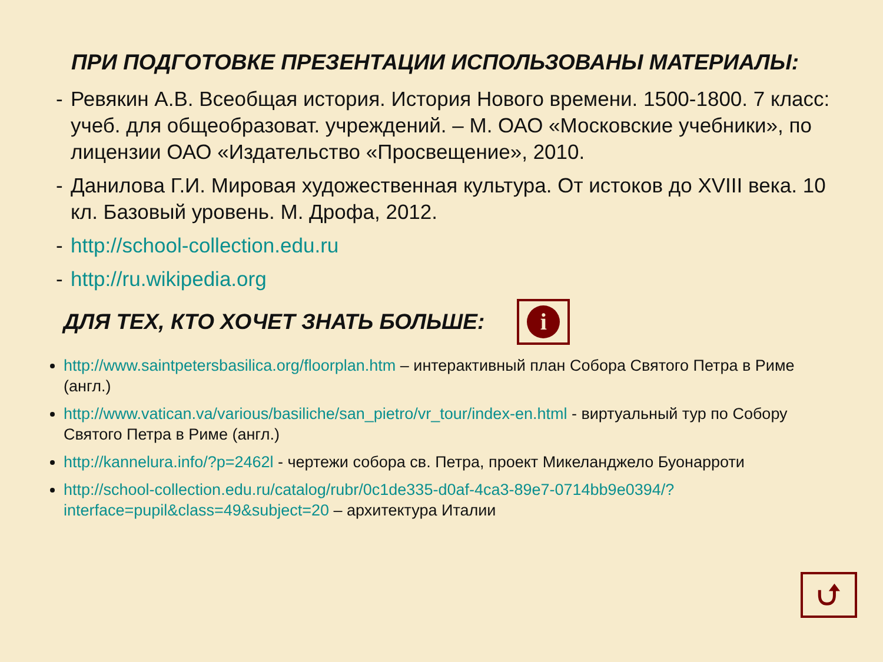ПРИ ПОДГОТОВКЕ ПРЕЗЕНТАЦИИ ИСПОЛЬЗОВАНЫ МАТЕРИАЛЫ:
- Ревякин А.В. Всеобщая история. История Нового времени. 1500-1800. 7 класс: учеб. для общеобразоват. учреждений. – М. ОАО «Московские учебники», по лицензии ОАО «Издательство «Просвещение», 2010.
- Данилова Г.И. Мировая художественная культура. От истоков до XVIII века. 10 кл. Базовый уровень. М. Дрофа, 2012.
- http://school-collection.edu.ru
- http://ru.wikipedia.org
ДЛЯ ТЕХ, КТО ХОЧЕТ ЗНАТЬ БОЛЬШЕ:
i
http://www.saintpetersbasilica.org/floorplan.htm – интерактивный план Собора Святого Петра в Риме (англ.)
http://www.vatican.va/various/basiliche/san_pietro/vr_tour/index-en.html - виртуальный тур по Собору Святого Петра в Риме (англ.)
http://kannelura.info/?p=2462l - чертежи собора св. Петра, проект Микеланджело Буонарроти
http://school-collection.edu.ru/catalog/rubr/0c1de335-d0af-4ca3-89e7-0714bb9e0394/?interface=pupil&class=49&subject=20 – архитектура Италии
⮍